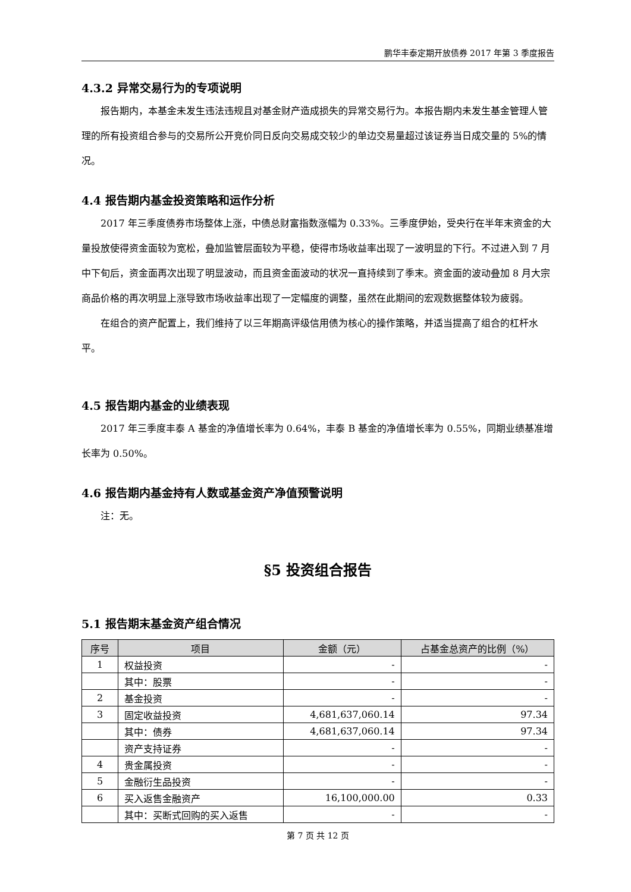鹏华丰泰定期开放债券 2017 年第 3 季度报告
4.3.2 异常交易行为的专项说明
报告期内，本基金未发生违法违规且对基金财产造成损失的异常交易行为。本报告期内未发生基金管理人管理的所有投资组合参与的交易所公开竞价同日反向交易成交较少的单边交易量超过该证券当日成交量的 5%的情况。
4.4 报告期内基金投资策略和运作分析
2017 年三季度债券市场整体上涨，中债总财富指数涨幅为 0.33%。三季度伊始，受央行在半年末资金的大量投放使得资金面较为宽松，叠加监管层面较为平稳，使得市场收益率出现了一波明显的下行。不过进入到 7 月中下旬后，资金面再次出现了明显波动，而且资金面波动的状况一直持续到了季末。资金面的波动叠加 8 月大宗商品价格的再次明显上涨导致市场收益率出现了一定幅度的调整，虽然在此期间的宏观数据整体较为疲弱。
在组合的资产配置上，我们维持了以三年期高评级信用债为核心的操作策略，并适当提高了组合的杠杆水平。
4.5 报告期内基金的业绩表现
2017 年三季度丰泰 A 基金的净值增长率为 0.64%，丰泰 B 基金的净值增长率为 0.55%，同期业绩基准增长率为 0.50%。
4.6 报告期内基金持有人数或基金资产净值预警说明
注：无。
§5 投资组合报告
5.1 报告期末基金资产组合情况
| 序号 | 项目 | 金额（元） | 占基金总资产的比例（%） |
| --- | --- | --- | --- |
| 1 | 权益投资 | - | - |
| | 其中：股票 | - | - |
| 2 | 基金投资 | - | - |
| 3 | 固定收益投资 | 4,681,637,060.14 | 97.34 |
| | 其中：债券 | 4,681,637,060.14 | 97.34 |
| | 资产支持证券 | - | - |
| 4 | 贵金属投资 | - | - |
| 5 | 金融衍生品投资 | - | - |
| 6 | 买入返售金融资产 | 16,100,000.00 | 0.33 |
| | 其中：买断式回购的买入返售 | - | - |
第 7 页 共 12 页